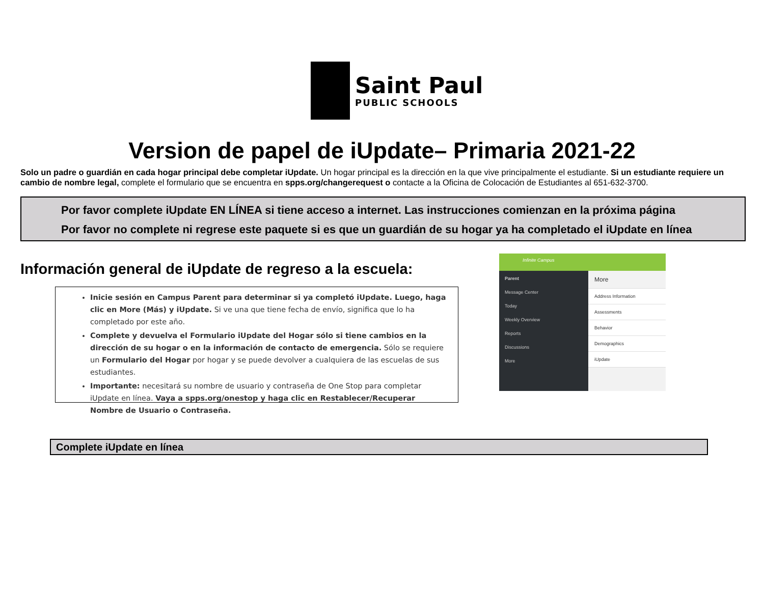Saint Paul
PUBLIC SCHOOLS
Version de papel de iUpdate– Primaria 2021-22
Solo un padre o guardián en cada hogar principal debe completar iUpdate. Un hogar principal es la dirección en la que vive principalmente el estudiante. Si un estudiante requiere un cambio de nombre legal, complete el formulario que se encuentra en spps.org/changerequest o contacte a la Oficina de Colocación de Estudiantes al 651-632-3700.
Por favor complete iUpdate EN LÍNEA si tiene acceso a internet. Las instrucciones comienzan en la próxima página
Por favor no complete ni regrese este paquete si es que un guardián de su hogar ya ha completado el iUpdate en línea
Información general de iUpdate de regreso a la escuela:
Inicie sesión en Campus Parent para determinar si ya completó iUpdate. Luego, haga clic en More (Más) y iUpdate. Si ve una que tiene fecha de envío, significa que lo ha completado por este año.
Complete y devuelva el Formulario iUpdate del Hogar sólo si tiene cambios en la dirección de su hogar o en la información de contacto de emergencia. Sólo se requiere un Formulario del Hogar por hogar y se puede devolver a cualquiera de las escuelas de sus estudiantes.
Importante: necesitará su nombre de usuario y contraseña de One Stop para completar iUpdate en línea. Vaya a spps.org/onestop y haga clic en Restablecer/Recuperar Nombre de Usuario o Contraseña.
Infinite Campus
Parent
Message Center
Today
Weekly Overview
Reports
Discussions
More
More
Address Information
Assessments
Behavior
Demographics
iUpdate
Complete iUpdate en línea